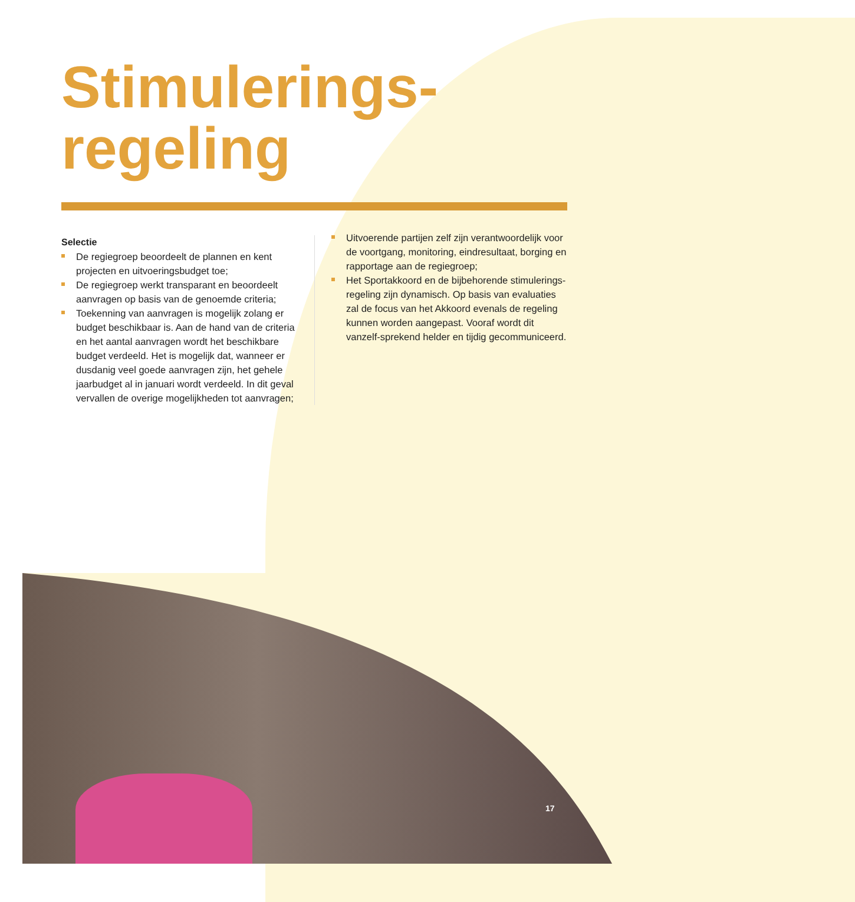Stimulerings-
regeling
Selectie
De regiegroep beoordeelt de plannen en kent projecten en uitvoeringsbudget toe;
De regiegroep werkt transparant en beoordeelt aanvragen op basis van de genoemde criteria;
Toekenning van aanvragen is mogelijk zolang er budget beschikbaar is. Aan de hand van de criteria en het aantal aanvragen wordt het beschikbare budget verdeeld. Het is mogelijk dat, wanneer er dusdanig veel goede aanvragen zijn, het gehele jaarbudget al in januari wordt verdeeld. In dit geval vervallen de overige mogelijkheden tot aanvragen;
Uitvoerende partijen zelf zijn verantwoordelijk voor de voortgang, monitoring, eindresultaat, borging en rapportage aan de regiegroep;
Het Sportakkoord en de bijbehorende stimulerings-regeling zijn dynamisch. Op basis van evaluaties zal de focus van het Akkoord evenals de regeling kunnen worden aangepast. Vooraf wordt dit vanzelf-sprekend helder en tijdig gecommuniceerd.
17